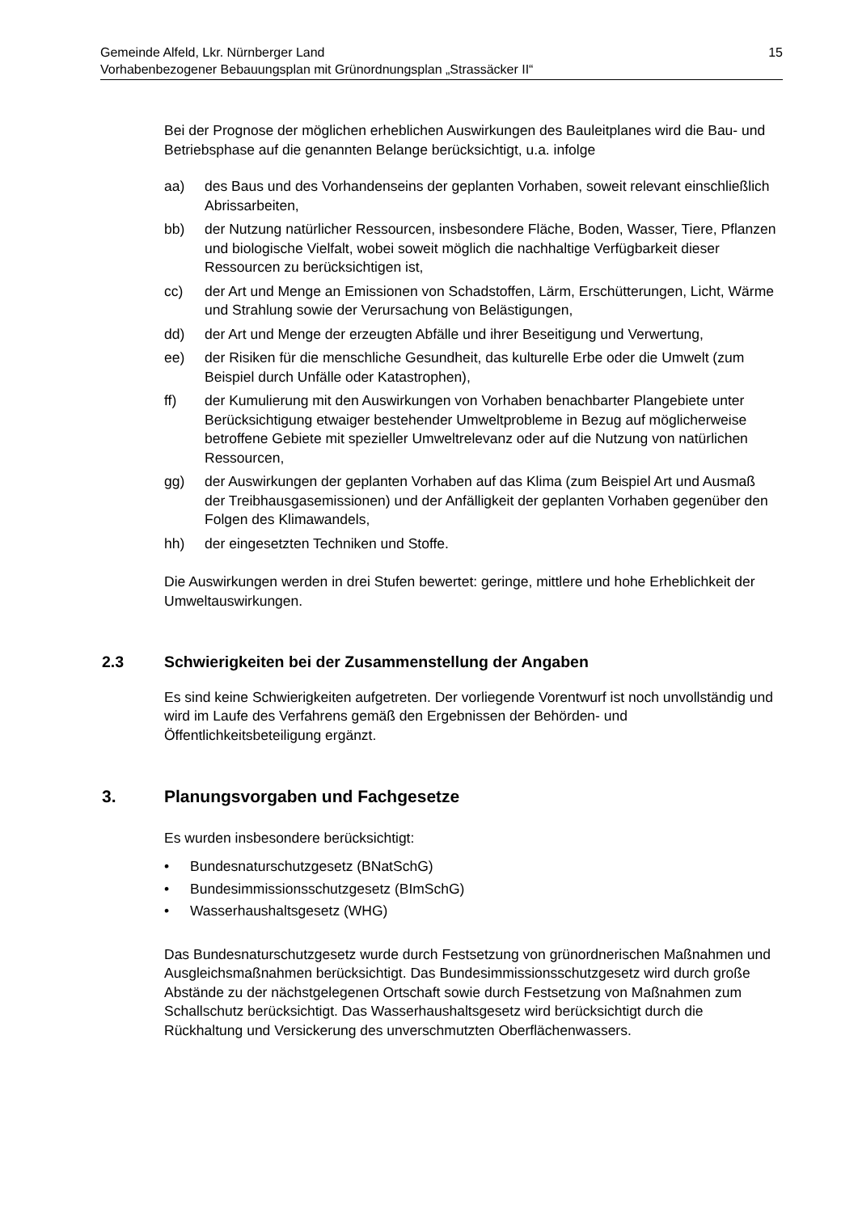15 Gemeinde Alfeld, Lkr. Nürnberger Land
Vorhabenbezogener Bebauungsplan mit Grünordnungsplan „Strassäcker II“
Bei der Prognose der möglichen erheblichen Auswirkungen des Bauleitplanes wird die Bau- und Betriebsphase auf die genannten Belange berücksichtigt, u.a. infolge
aa) des Baus und des Vorhandenseins der geplanten Vorhaben, soweit relevant einschließlich Abrissarbeiten,
bb) der Nutzung natürlicher Ressourcen, insbesondere Fläche, Boden, Wasser, Tiere, Pflanzen und biologische Vielfalt, wobei soweit möglich die nachhaltige Verfügbarkeit dieser Ressourcen zu berücksichtigen ist,
cc) der Art und Menge an Emissionen von Schadstoffen, Lärm, Erschütterungen, Licht, Wärme und Strahlung sowie der Verursachung von Belästigungen,
dd) der Art und Menge der erzeugten Abfälle und ihrer Beseitigung und Verwertung,
ee) der Risiken für die menschliche Gesundheit, das kulturelle Erbe oder die Umwelt (zum Beispiel durch Unfälle oder Katastrophen),
ff) der Kumulierung mit den Auswirkungen von Vorhaben benachbarter Plangebiete unter Berücksichtigung etwaiger bestehender Umweltprobleme in Bezug auf möglicherweise betroffene Gebiete mit spezieller Umweltrelevanz oder auf die Nutzung von natürlichen Ressourcen,
gg) der Auswirkungen der geplanten Vorhaben auf das Klima (zum Beispiel Art und Ausmaß der Treibhausgasemissionen) und der Anfälligkeit der geplanten Vorhaben gegenüber den Folgen des Klimawandels,
hh) der eingesetzten Techniken und Stoffe.
Die Auswirkungen werden in drei Stufen bewertet: geringe, mittlere und hohe Erheblichkeit der Umweltauswirkungen.
2.3 Schwierigkeiten bei der Zusammenstellung der Angaben
Es sind keine Schwierigkeiten aufgetreten. Der vorliegende Vorentwurf ist noch unvollständig und wird im Laufe des Verfahrens gemäß den Ergebnissen der Behörden- und Öffentlichkeitsbeteiligung ergänzt.
3. Planungsvorgaben und Fachgesetze
Es wurden insbesondere berücksichtigt:
• Bundesnaturschutzgesetz (BNatSchG)
• Bundesimmissionsschutzgesetz (BImSchG)
• Wasserhaushaltsgesetz (WHG)
Das Bundesnaturschutzgesetz wurde durch Festsetzung von grünordnerischen Maßnahmen und Ausgleichsmaßnahmen berücksichtigt. Das Bundesimmissionsschutzgesetz wird durch große Abstände zu der nächstgelegenen Ortschaft sowie durch Festsetzung von Maßnahmen zum Schallschutz berücksichtigt. Das Wasserhaushaltsgesetz wird berücksichtigt durch die Rückhaltung und Versickerung des unverschmutzten Oberflächenwassers.